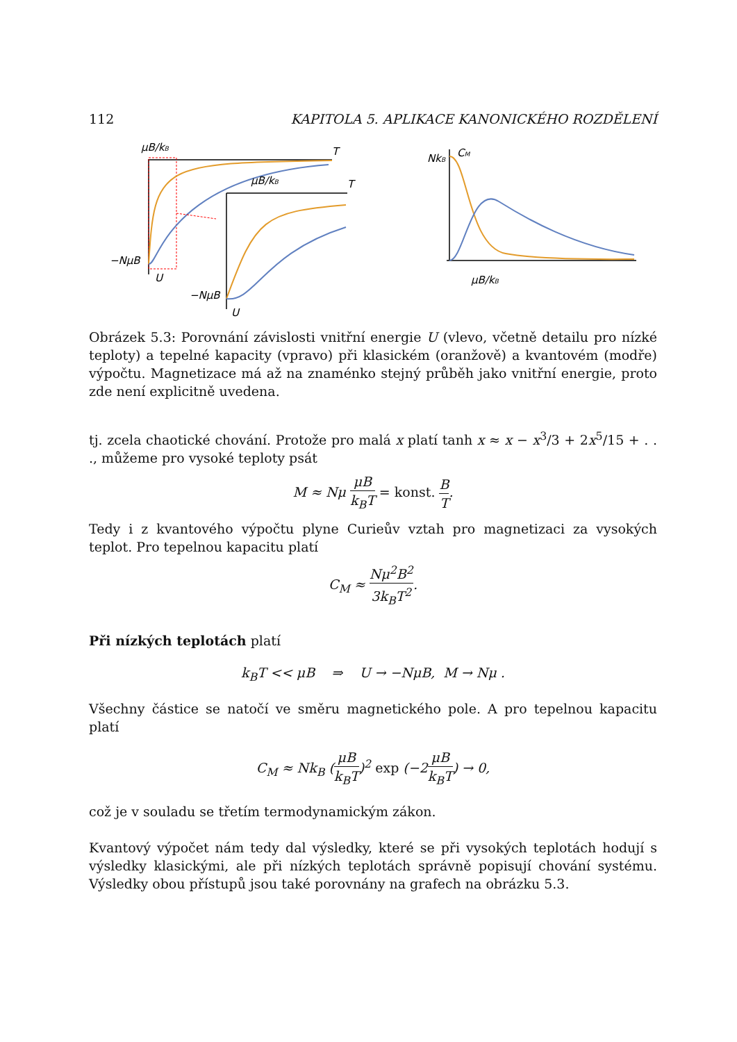112 KAPITOLA 5. APLIKACE KANONICKÉHO ROZDĚLENÍ
μB/kB
T
−NμB
U
μB/kB
T
−NμB
U
CM
NkB
μB/kB
Obrázek 5.3: Porovnání závislosti vnitřní energie U (vlevo, včetně detailu pro nízké teploty) a tepelné kapacity (vpravo) při klasickém (oranžově) a kvantovém (modře) výpočtu. Magnetizace má až na znaménko stejný průběh jako vnitřní energie, proto zde není explicitně uvedena.
tj. zcela chaotické chování. Protože pro malá x platí tanh x ≈ x − x<sup>3</sup>/3 + 2x<sup>5</sup>/15 + . . ., můžeme pro vysoké teploty psát
M ≈ Nμ μB k<sub>B</sub>T = konst. B T.
Tedy i z kvantového výpočtu plyne Curieův vztah pro magnetizaci za vysokých teplot. Pro tepelnou kapacitu platí
C<sub>M</sub> ≈ Nμ<sup>2</sup>B<sup>2</sup> 3k<sub>B</sub>T<sup>2</sup>.
Při nízkých teplotách platí
k<sub>B</sub>T << μB ⇒ U → −NμB, M → Nμ .
Všechny částice se natočí ve směru magnetického pole. A pro tepelnou kapacitu platí
C<sub>M</sub> ≈ Nk<sub>B</sub> (μB k<sub>B</sub>T)<sup>2</sup> exp (−2μB k<sub>B</sub>T) → 0,
což je v souladu se třetím termodynamickým zákon.
Kvantový výpočet nám tedy dal výsledky, které se při vysokých teplotách hodují s výsledky klasickými, ale při nízkých teplotách správně popisují chování systému. Výsledky obou přístupů jsou také porovnány na grafech na obrázku 5.3.